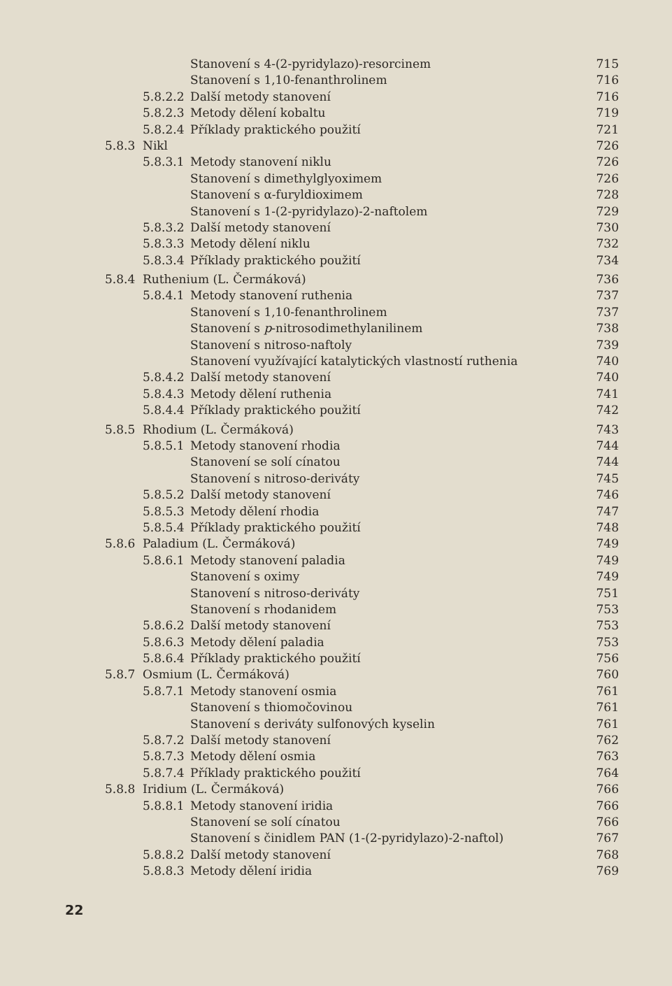Stanovení s 4-(2-pyridylazo)-resorcinem 715
Stanovení s 1,10-fenanthrolinem 716
5.8.2.2 Další metody stanovení 716
5.8.2.3 Metody dělení kobaltu 719
5.8.2.4 Příklady praktického použití 721
5.8.3 Nikl 726
5.8.3.1 Metody stanovení niklu 726
Stanovení s dimethylglyoximem 726
Stanovení s α-furyldioximem 728
Stanovení s 1-(2-pyridylazo)-2-naftolem 729
5.8.3.2 Další metody stanovení 730
5.8.3.3 Metody dělení niklu 732
5.8.3.4 Příklady praktického použití 734
5.8.4 Ruthenium (L. Čermáková) 736
5.8.4.1 Metody stanovení ruthenia 737
Stanovení s 1,10-fenanthrolinem 737
Stanovení s p-nitrosodimethylanilinem 738
Stanovení s nitroso-naftoly 739
Stanovení využívající katalytických vlastností ruthenia 740
5.8.4.2 Další metody stanovení 740
5.8.4.3 Metody dělení ruthenia 741
5.8.4.4 Příklady praktického použití 742
5.8.5 Rhodium (L. Čermáková) 743
5.8.5.1 Metody stanovení rhodia 744
Stanovení se solí cínatou 744
Stanovení s nitroso-deriváty 745
5.8.5.2 Další metody stanovení 746
5.8.5.3 Metody dělení rhodia 747
5.8.5.4 Příklady praktického použití 748
5.8.6 Paladium (L. Čermáková) 749
5.8.6.1 Metody stanovení paladia 749
Stanovení s oximy 749
Stanovení s nitroso-deriváty 751
Stanovení s rhodanidem 753
5.8.6.2 Další metody stanovení 753
5.8.6.3 Metody dělení paladia 753
5.8.6.4 Příklady praktického použití 756
5.8.7 Osmium (L. Čermáková) 760
5.8.7.1 Metody stanovení osmia 761
Stanovení s thiomočovinou 761
Stanovení s deriváty sulfonových kyselin 761
5.8.7.2 Další metody stanovení 762
5.8.7.3 Metody dělení osmia 763
5.8.7.4 Příklady praktického použití 764
5.8.8 Iridium (L. Čermáková) 766
5.8.8.1 Metody stanovení iridia 766
Stanovení se solí cínatou 766
Stanovení s činidlem PAN (1-(2-pyridylazo)-2-naftol) 767
5.8.8.2 Další metody stanovení 768
5.8.8.3 Metody dělení iridia 769
22